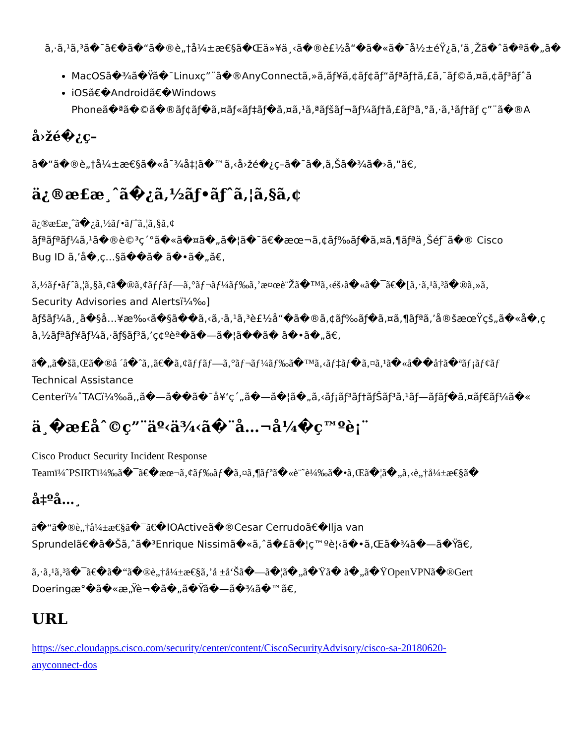ã‚·ã‚¹ã‚³ã�¯ã€�ã�“ã�®è„†å¼±æ€§ã�Œä»¥ä¸‹ã�®è£½å“�ã�«ã�¯å½±éŸ¿ã‚’ä¸Žã�ˆã�ªã�„ã�
MacOSã�¾ã�Ÿã�¯Linuxç”¨ã�®AnyConnectã‚»ã‚­ãƒ¥ã‚¢ãƒ¢ãƒ“ãƒªãƒ†ã‚£ã‚¯ãƒ©ã‚¤ã‚¢ãƒ³ãƒˆã
iOSã€�Androidã€�Windows
Phoneã�ªã�©ã�®ãƒ¢ãƒ�ã‚¤ãƒ«ãƒ‡ãƒ�ã‚¤ã‚¹ã‚ªãƒšãƒ¬ãƒ¼ãƒ†ã‚£ãƒ³ã‚°ã‚·ã‚¹ãƒ†ãƒ ç”¨ã�®A
å›žé�¿ç­–
ã�“ã�®è„†å¼±æ€§ã�«å¯¾å‡¦ã�™ã‚‹å›žé�¿ç­–ã�¯ã�‚ã‚Šã�¾ã�›ã‚“ã€‚
ä¿®æ­£æ¸ˆã�¿ã‚½ãƒ•ãƒˆã‚¦ã‚§ã‚¢
ä¿®æ­£æ¸ˆã�¿ã‚½ãƒ•ãƒˆã‚¦ã‚§ã‚¢
ãƒªãƒªãƒ¼ã‚¹ã�®è©³ç´°ã�«ã�¤ã�„ã�¦ã�¯ã€�æœ¬ã‚¢ãƒ‰ãƒ�ã‚¤ã‚¶ãƒªä¸Šéƒ¨ã�® Cisco
Bug ID ã‚’å�‚ç…§ã��ã� ã�•ã�„ã€‚
ã‚½ãƒ•ãƒˆã‚¦ã‚§ã‚¢ã�®ã‚¢ãƒƒãƒ—ã‚°ãƒ¬ãƒ¼ãƒ‰ã‚’æ¤œè¨Žã�™ã‚‹éš›ã�«ã�¯ã€�[ã‚·ã‚¹ã‚³ã�®ã‚»ã‚
Security Advisories and Alertsï¼‰]
ãƒšãƒ¼ã‚¸ã�§å…¥æ‰‹ã�§ã��ã‚‹ã‚·ã‚¹ã‚³è£½å“�ã�®ã‚¢ãƒ‰ãƒ�ã‚¤ã‚¶ãƒªã‚’å®šæœŸçš„ã�«å�‚ç
ã‚½ãƒªãƒ¥ãƒ¼ã‚·ãƒ§ãƒ³ã‚’ç¢ºèª�ã�—ã�¦ã��ã� ã�•ã�„ã€‚
ã�„ã�šã‚Œã�®å ´å�ˆã‚‚ã€�ã‚¢ãƒƒãƒ—ã‚°ãƒ¬ãƒ¼ãƒ‰ã�™ã‚‹ãƒ‡ãƒ�ã‚¤ã‚¹ã�«å��å†ã�ªãƒ¡ãƒ¢ãƒ
Technical Assistance
Centerï¼ˆTACï¼‰ã‚‚ã�—ã��ã�¯å¥‘ç´„ã�—ã�¦ã�„ã‚‹ãƒ¡ãƒ³ãƒ†ãƒŠãƒ³ã‚¹ãƒ—ãƒ­ãƒ�ã‚¤ãƒ€ãƒ¼ã�«
ä¸�æ­£åˆ©ç”¨äº‹ä¾‹ã�¨å…¬å¼�ç™ºè¡¨
Cisco Product Security Incident Response
Teamï¼ˆPSIRTï¼‰ã�¯ã€�æœ¬ã‚¢ãƒ‰ãƒ�ã‚¤ã‚¶ãƒªã�«è¨˜è¼‰ã�•ã‚Œã�¦ã�„ã‚‹è„†å¼±æ€§ã�
å‡ºå…¸
ã�“ã�®è„†å¼±æ€§ã�¯ã€�IOActiveã�®Cesar Cerrudoã€�Ilja van
Sprundelã€�ã�Šã‚ˆã�³Enrique Nissimã�«ã‚ˆã�£ã�¦ç™ºè¦‹ã�•ã‚Œã�¾ã�—ã�Ÿã€‚
ã‚·ã‚¹ã‚³ã�¯ã€�ã�“ã�®è„†å¼±æ€§ã‚’å ±å‘Šã�—ã�¦ã�„ã�Ÿã� ã�„ã�ŸOpenVPNã�®Gert
Doeringæ°�ã�«æ„Ÿè¬�ã�„ã�Ÿã�—ã�¾ã�™ã€‚
URL
https://sec.cloudapps.cisco.com/security/center/content/CiscoSecurityAdvisory/cisco-sa-20180620-
anyconnect-dos